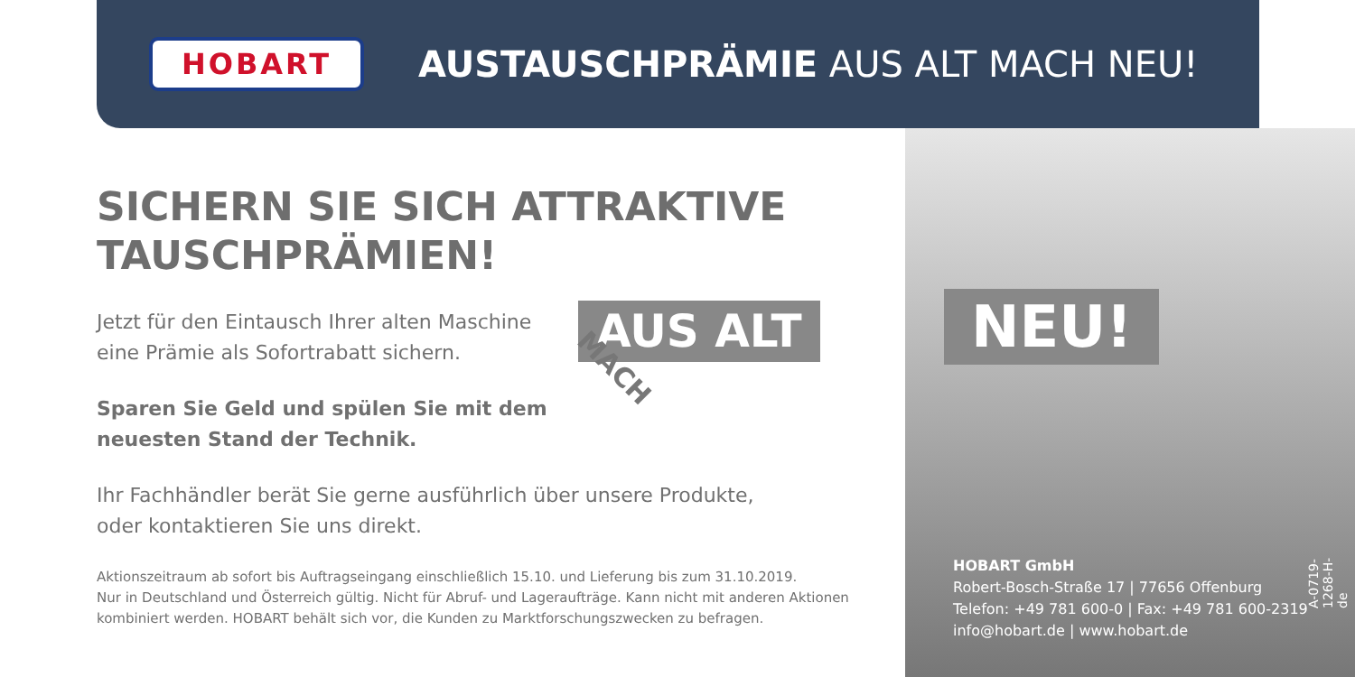HOBART
AUSTAUSCHPRÄMIE AUS ALT MACH NEU!
SICHERN SIE SICH ATTRAKTIVE TAUSCHPRÄMIEN!
Jetzt für den Eintausch Ihrer alten Maschine
eine Prämie als Sofortrabatt sichern.
Sparen Sie Geld und spülen Sie mit dem
neuesten Stand der Technik.
Ihr Fachhändler berät Sie gerne ausführlich über unsere Produkte,
oder kontaktieren Sie uns direkt.
Aktionszeitraum ab sofort bis Auftragseingang einschließlich 15.10. und Lieferung bis zum 31.10.2019.
Nur in Deutschland und Österreich gültig. Nicht für Abruf- und Lageraufträge. Kann nicht mit anderen Aktionen kombiniert werden. HOBART behält sich vor, die Kunden zu Marktforschungszwecken zu befragen.
AUS ALT
MACH
NEU!
HOBART GmbH
Robert-Bosch-Straße 17 | 77656 Offenburg
Telefon: +49 781 600-0 | Fax: +49 781 600-2319
info@hobart.de | www.hobart.de
A-0719-1268-H-de